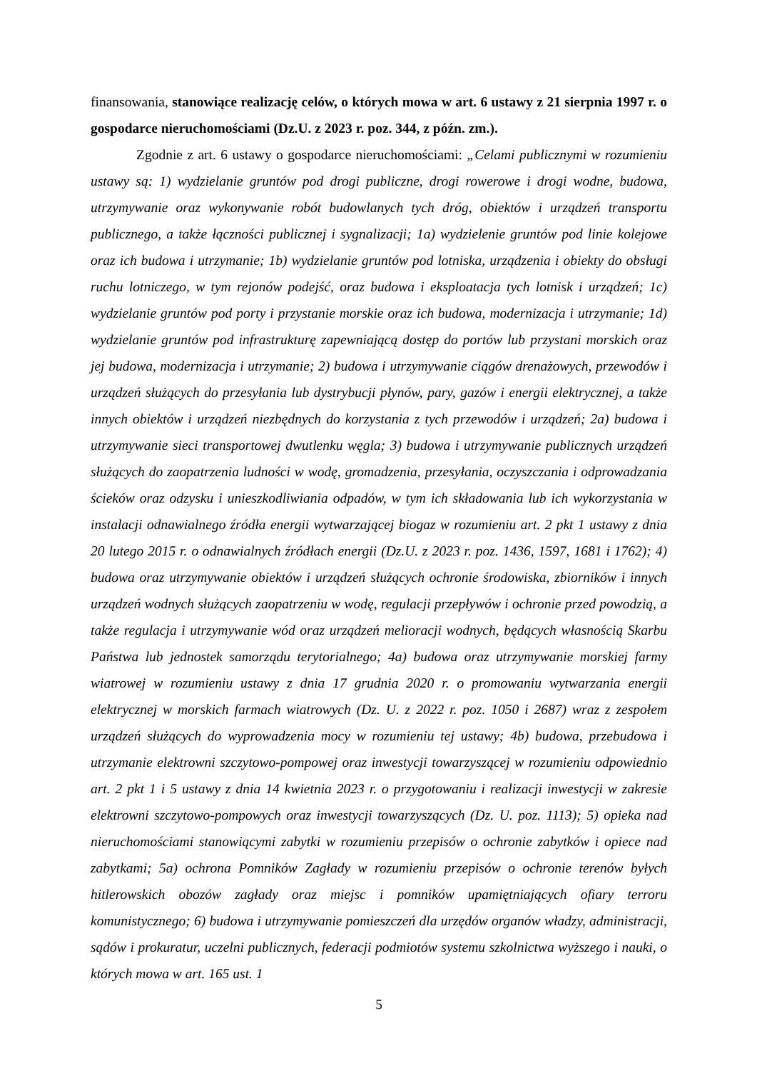finansowania, stanowiące realizację celów, o których mowa w art. 6 ustawy z 21 sierpnia 1997 r. o gospodarce nieruchomościami (Dz.U. z 2023 r. poz. 344, z późn. zm.).
Zgodnie z art. 6 ustawy o gospodarce nieruchomościami: „Celami publicznymi w rozumieniu ustawy są: 1) wydzielanie gruntów pod drogi publiczne, drogi rowerowe i drogi wodne, budowa, utrzymywanie oraz wykonywanie robót budowlanych tych dróg, obiektów i urządzeń transportu publicznego, a także łączności publicznej i sygnalizacji; 1a) wydzielenie gruntów pod linie kolejowe oraz ich budowa i utrzymanie; 1b) wydzielanie gruntów pod lotniska, urządzenia i obiekty do obsługi ruchu lotniczego, w tym rejonów podejść, oraz budowa i eksploatacja tych lotnisk i urządzeń; 1c) wydzielanie gruntów pod porty i przystanie morskie oraz ich budowa, modernizacja i utrzymanie; 1d) wydzielanie gruntów pod infrastrukturę zapewniającą dostęp do portów lub przystani morskich oraz jej budowa, modernizacja i utrzymanie; 2) budowa i utrzymywanie ciągów drenażowych, przewodów i urządzeń służących do przesyłania lub dystrybucji płynów, pary, gazów i energii elektrycznej, a także innych obiektów i urządzeń niezbędnych do korzystania z tych przewodów i urządzeń; 2a) budowa i utrzymywanie sieci transportowej dwutlenku węgla; 3) budowa i utrzymywanie publicznych urządzeń służących do zaopatrzenia ludności w wodę, gromadzenia, przesyłania, oczyszczania i odprowadzania ścieków oraz odzysku i unieszkodliwiania odpadów, w tym ich składowania lub ich wykorzystania w instalacji odnawialnego źródła energii wytwarzającej biogaz w rozumieniu art. 2 pkt 1 ustawy z dnia 20 lutego 2015 r. o odnawialnych źródłach energii (Dz.U. z 2023 r. poz. 1436, 1597, 1681 i 1762); 4) budowa oraz utrzymywanie obiektów i urządzeń służących ochronie środowiska, zbiorników i innych urządzeń wodnych służących zaopatrzeniu w wodę, regulacji przepływów i ochronie przed powodzią, a także regulacja i utrzymywanie wód oraz urządzeń melioracji wodnych, będących własnością Skarbu Państwa lub jednostek samorządu terytorialnego; 4a) budowa oraz utrzymywanie morskiej farmy wiatrowej w rozumieniu ustawy z dnia 17 grudnia 2020 r. o promowaniu wytwarzania energii elektrycznej w morskich farmach wiatrowych (Dz. U. z 2022 r. poz. 1050 i 2687) wraz z zespołem urządzeń służących do wyprowadzenia mocy w rozumieniu tej ustawy; 4b) budowa, przebudowa i utrzymanie elektrowni szczytowo-pompowej oraz inwestycji towarzyszącej w rozumieniu odpowiednio art. 2 pkt 1 i 5 ustawy z dnia 14 kwietnia 2023 r. o przygotowaniu i realizacji inwestycji w zakresie elektrowni szczytowo-pompowych oraz inwestycji towarzyszących (Dz. U. poz. 1113); 5) opieka nad nieruchomościami stanowiącymi zabytki w rozumieniu przepisów o ochronie zabytków i opiece nad zabytkami; 5a) ochrona Pomników Zagłady w rozumieniu przepisów o ochronie terenów byłych hitlerowskich obozów zagłady oraz miejsc i pomników upamiętniających ofiary terroru komunistycznego; 6) budowa i utrzymywanie pomieszczeń dla urzędów organów władzy, administracji, sądów i prokuratur, uczelni publicznych, federacji podmiotów systemu szkolnictwa wyższego i nauki, o których mowa w art. 165 ust. 1
5